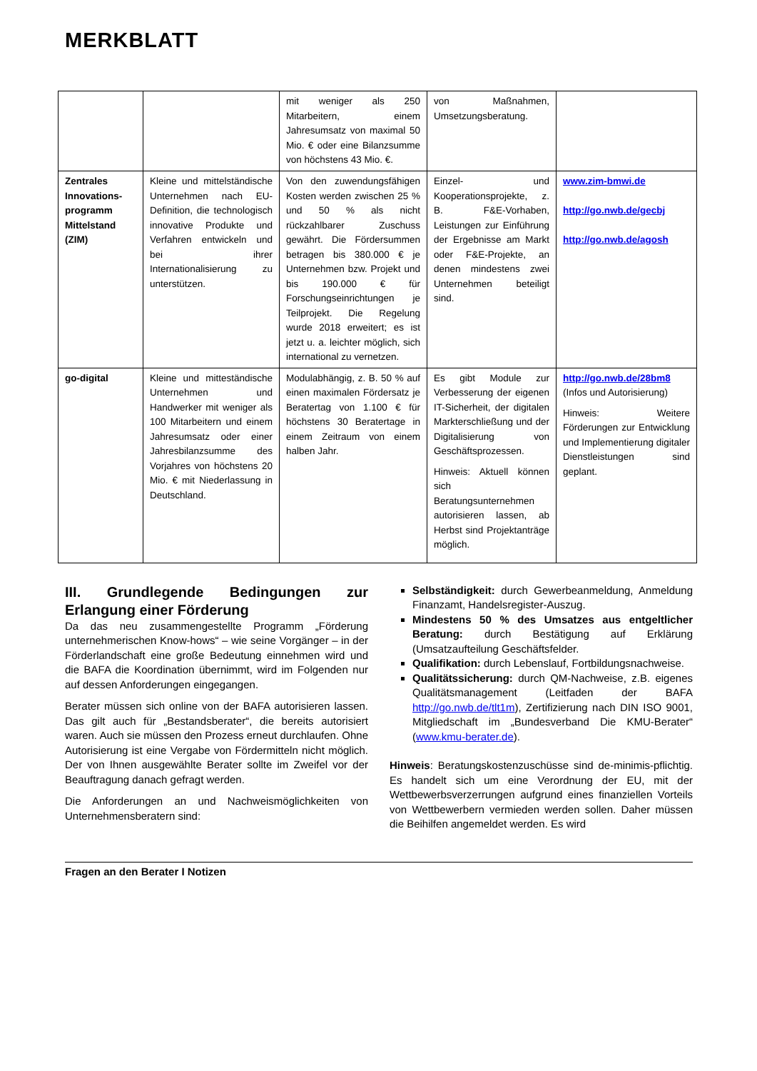MERKBLATT
| | | mit weniger als 250 Mitarbeitern, einem Jahresumsatz von maximal 50 Mio. € oder eine Bilanzsumme von höchstens 43 Mio. €. | von Maßnahmen, Umsetzungsberatung. | |
| Zentrales Innovations-programm Mittelstand (ZIM) | Kleine und mittelständische Unternehmen nach EU-Definition, die technologisch innovative Produkte und Verfahren entwickeln und bei ihrer Internationalisierung zu unterstützen. | Von den zuwendungsfähigen Kosten werden zwischen 25 % und 50 % als nicht rückzahlbarer Zuschuss gewährt. Die Fördersummen betragen bis 380.000 € je Unternehmen bzw. Projekt und bis 190.000 € für Forschungseinrichtungen je Teilprojekt. Die Regelung wurde 2018 erweitert; es ist jetzt u. a. leichter möglich, sich international zu vernetzen. | Einzel- und Kooperationsprojekte, z. B. F&E-Vorhaben, Leistungen zur Einführung der Ergebnisse am Markt oder F&E-Projekte, an denen mindestens zwei Unternehmen beteiligt sind. | www.zim-bmwi.de http://go.nwb.de/gecbj http://go.nwb.de/agosh |
| go-digital | Kleine und mitteständische Unternehmen und Handwerker mit weniger als 100 Mitarbeitern und einem Jahresumsatz oder einer Jahresbilanzsumme des Vorjahres von höchstens 20 Mio. € mit Niederlassung in Deutschland. | Modulabhängig, z. B. 50 % auf einen maximalen Fördersatz je Beratertag von 1.100 € für höchstens 30 Beratertage in einem Zeitraum von einem halben Jahr. | Es gibt Module zur Verbesserung der eigenen IT-Sicherheit, der digitalen Markterschließung und der Digitalisierung von Geschäftsprozessen. Hinweis: Aktuell können sich Beratungsunternehmen autorisieren lassen, ab Herbst sind Projektanträge möglich. | http://go.nwb.de/28bm8 (Infos und Autorisierung) Hinweis: Weitere Förderungen zur Entwicklung und Implementierung digitaler Dienstleistungen sind geplant. |
III. Grundlegende Bedingungen zur Erlangung einer Förderung
Da das neu zusammengestellte Programm „Förderung unternehmerischen Know-hows“ – wie seine Vorgänger – in der Förderlandschaft eine große Bedeutung einnehmen wird und die BAFA die Koordination übernimmt, wird im Folgenden nur auf dessen Anforderungen eingegangen.
Berater müssen sich online von der BAFA autorisieren lassen. Das gilt auch für „Bestandsberater“, die bereits autorisiert waren. Auch sie müssen den Prozess erneut durchlaufen. Ohne Autorisierung ist eine Vergabe von Fördermitteln nicht möglich. Der von Ihnen ausgewählte Berater sollte im Zweifel vor der Beauftragung danach gefragt werden.
Die Anforderungen an und Nachweismöglichkeiten von Unternehmensberatern sind:
Selbständigkeit: durch Gewerbeanmeldung, Anmeldung Finanzamt, Handelsregister-Auszug.
Mindestens 50 % des Umsatzes aus entgeltlicher Beratung: durch Bestätigung auf Erklärung (Umsatzaufteilung Geschäftsfelder.
Qualifikation: durch Lebenslauf, Fortbildungsnachweise.
Qualitätssicherung: durch QM-Nachweise, z.B. eigenes Qualitätsmanagement (Leitfaden der BAFA http://go.nwb.de/tlt1m), Zertifizierung nach DIN ISO 9001, Mitgliedschaft im „Bundesverband Die KMU-Berater“ (www.kmu-berater.de).
Hinweis: Beratungskostenzuschüsse sind de-minimis-pflichtig. Es handelt sich um eine Verordnung der EU, mit der Wettbewerbsverzerrungen aufgrund eines finanziellen Vorteils von Wettbewerbern vermieden werden sollen. Daher müssen die Beihilfen angemeldet werden. Es wird
Fragen an den Berater I Notizen